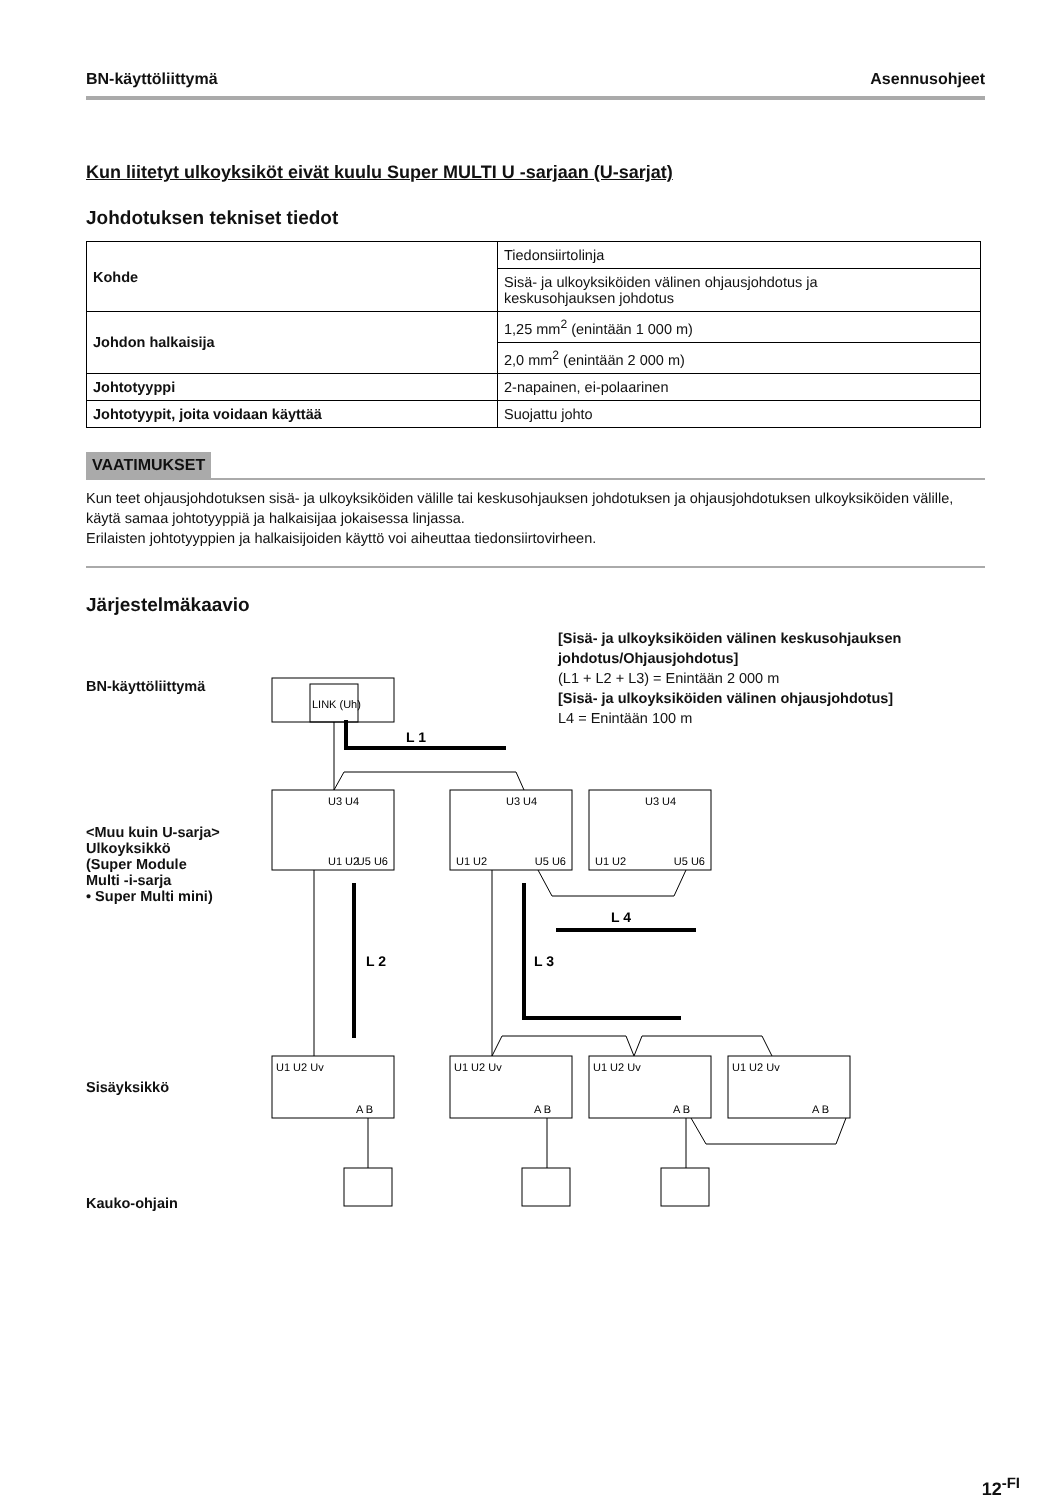BN-käyttöliittymä Asennusohjeet
Kun liitetyt ulkoyksiköt eivät kuulu Super MULTI U -sarjaan (U-sarjat)
Johdotuksen tekniset tiedot
| Kohde | Tiedonsiirtolinja |
| | Sisä- ja ulkoyksiköiden välinen ohjausjohdotus ja keskusohjauksen johdotus |
| Johdon halkaisija | 1,25 mm<sup>2</sup> (enintään 1 000 m) |
| | 2,0 mm<sup>2</sup> (enintään 2 000 m) |
| Johtotyyppi | 2-napainen, ei-polaarinen |
| Johtotyypit, joita voidaan käyttää | Suojattu johto |
VAATIMUKSET
Kun teet ohjausjohdotuksen sisä- ja ulkoyksiköiden välille tai keskusohjauksen johdotuksen ja ohjausjohdotuksen ulkoyksiköiden välille, käytä samaa johtotyyppiä ja halkaisijaa jokaisessa linjassa.
Erilaisten johtotyyppien ja halkaisijoiden käyttö voi aiheuttaa tiedonsiirtovirheen.
Järjestelmäkaavio
[Sisä- ja ulkoyksiköiden välinen keskusohjauksen johdotus/Ohjausjohdotus]
(L1 + L2 + L3) = Enintään 2 000 m
[Sisä- ja ulkoyksiköiden välinen ohjausjohdotus]
L4 = Enintään 100 m
BN-käyttöliittymä
<Muu kuin U-sarja>
Ulkoyksikkö
(Super Module
Multi -i-sarja
• Super Multi mini)
Sisäyksikkö
Kauko-ohjain
LINK (Uh)
U1 U2
U5 U6
U3 U4
U1 U2
U5 U6
U3 U4
U1 U2
U5 U6
U3 U4
U1 U2 Uv
U1 U2 Uv
U1 U2 Uv
U1 U2 Uv
A B
A B
A B
A B
L 1
L 2
L 3
L 4
12<sup>-FI</sup>